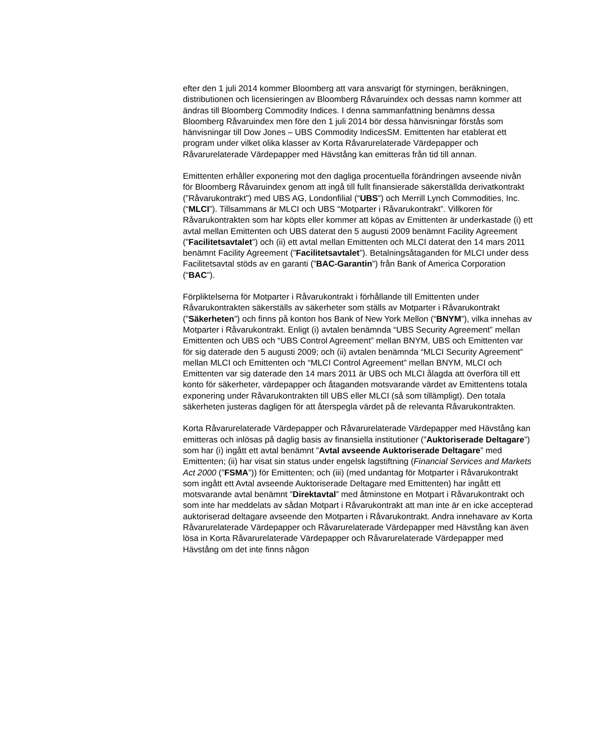efter den 1 juli 2014 kommer Bloomberg att vara ansvarigt för styrningen, beräkningen, distributionen och licensieringen av Bloomberg Råvaruindex och dessas namn kommer att ändras till Bloomberg Commodity Indices. I denna sammanfattning benämns dessa Bloomberg Råvaruindex men före den 1 juli 2014 bör dessa hänvisningar förstås som hänvisningar till Dow Jones – UBS Commodity IndicesSM. Emittenten har etablerat ett program under vilket olika klasser av Korta Råvarurelaterade Värdepapper och Råvarurelaterade Värdepapper med Hävstång kan emitteras från tid till annan.
Emittenten erhåller exponering mot den dagliga procentuella förändringen avseende nivån för Bloomberg Råvaruindex genom att ingå till fullt finansierade säkerställda derivatkontrakt (”Råvarukontrakt”) med UBS AG, Londonfilial (“UBS”) och Merrill Lynch Commodities, Inc. (“MLCI”). Tillsammans är MLCI och UBS “Motparter i Råvarukontrakt”. Villkoren för Råvarukontrakten som har köpts eller kommer att köpas av Emittenten är underkastade (i) ett avtal mellan Emittenten och UBS daterat den 5 augusti 2009 benämnt Facility Agreement (”Facilitetsavtalet”) och (ii) ett avtal mellan Emittenten och MLCI daterat den 14 mars 2011 benämnt Facility Agreement (”Facilitetsavtalet”). Betalningsåtaganden för MLCI under dess Facilitetsavtal stöds av en garanti (”BAC-Garantin”) från Bank of America Corporation (“BAC”).
Förpliktelserna för Motparter i Råvarukontrakt i förhållande till Emittenten under Råvarukontrakten säkerställs av säkerheter som ställs av Motparter i Råvarukontrakt (”Säkerheten”) och finns på konton hos Bank of New York Mellon (“BNYM”), vilka innehas av Motparter i Råvarukontrakt. Enligt (i) avtalen benämnda “UBS Security Agreement” mellan Emittenten och UBS och “UBS Control Agreement” mellan BNYM, UBS och Emittenten var för sig daterade den 5 augusti 2009; och (ii) avtalen benämnda “MLCI Security Agreement” mellan MLCI och Emittenten och “MLCI Control Agreement” mellan BNYM, MLCI och Emittenten var sig daterade den 14 mars 2011 är UBS och MLCI ålagda att överföra till ett konto för säkerheter, värdepapper och åtaganden motsvarande värdet av Emittentens totala exponering under Råvarukontrakten till UBS eller MLCI (så som tillämpligt). Den totala säkerheten justeras dagligen för att återspegla värdet på de relevanta Råvarukontrakten.
Korta Råvarurelaterade Värdepapper och Råvarurelaterade Värdepapper med Hävstång kan emitteras och inlösas på daglig basis av finansiella institutioner (”Auktoriserade Deltagare”) som har (i) ingått ett avtal benämnt ”Avtal avseende Auktoriserade Deltagare” med Emittenten; (ii) har visat sin status under engelsk lagstiftning (Financial Services and Markets Act 2000 (”FSMA”)) för Emittenten; och (iii) (med undantag för Motparter i Råvarukontrakt som ingått ett Avtal avseende Auktoriserade Deltagare med Emittenten) har ingått ett motsvarande avtal benämnt ”Direktavtal” med åtminstone en Motpart i Råvarukontrakt och som inte har meddelats av sådan Motpart i Råvarukontrakt att man inte är en icke accepterad auktoriserad deltagare avseende den Motparten i Råvarukontrakt. Andra innehavare av Korta Råvarurelaterade Värdepapper och Råvarurelaterade Värdepapper med Hävstång kan även lösa in Korta Råvarurelaterade Värdepapper och Råvarurelaterade Värdepapper med Hävstång om det inte finns någon